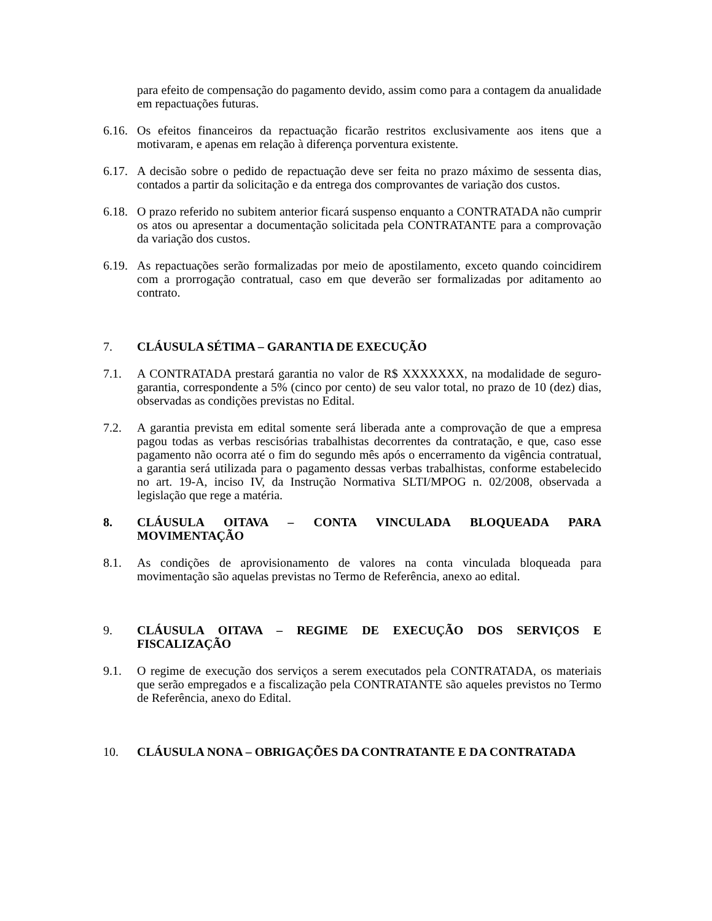para efeito de compensação do pagamento devido, assim como para a contagem da anualidade em repactuações futuras.
6.16.
Os efeitos financeiros da repactuação ficarão restritos exclusivamente aos itens que a motivaram, e apenas em relação à diferença porventura existente.
6.17.
A decisão sobre o pedido de repactuação deve ser feita no prazo máximo de sessenta dias, contados a partir da solicitação e da entrega dos comprovantes de variação dos custos.
6.18.
O prazo referido no subitem anterior ficará suspenso enquanto a CONTRATADA não cumprir os atos ou apresentar a documentação solicitada pela CONTRATANTE para a comprovação da variação dos custos.
6.19.
As repactuações serão formalizadas por meio de apostilamento, exceto quando coincidirem com a prorrogação contratual, caso em que deverão ser formalizadas por aditamento ao contrato.
7. CLÁUSULA SÉTIMA – GARANTIA DE EXECUÇÃO
7.1. A CONTRATADA prestará garantia no valor de R$ XXXXXXX, na modalidade de seguro-garantia, correspondente a 5% (cinco por cento) de seu valor total, no prazo de 10 (dez) dias, observadas as condições previstas no Edital.
7.2. A garantia prevista em edital somente será liberada ante a comprovação de que a empresa pagou todas as verbas rescisórias trabalhistas decorrentes da contratação, e que, caso esse pagamento não ocorra até o fim do segundo mês após o encerramento da vigência contratual, a garantia será utilizada para o pagamento dessas verbas trabalhistas, conforme estabelecido no art. 19-A, inciso IV, da Instrução Normativa SLTI/MPOG n. 02/2008, observada a legislação que rege a matéria.
8. CLÁUSULA OITAVA – CONTA VINCULADA BLOQUEADA PARA MOVIMENTAÇÃO
8.1. As condições de aprovisionamento de valores na conta vinculada bloqueada para movimentação são aquelas previstas no Termo de Referência, anexo ao edital.
9. CLÁUSULA OITAVA – REGIME DE EXECUÇÃO DOS SERVIÇOS E FISCALIZAÇÃO
9.1. O regime de execução dos serviços a serem executados pela CONTRATADA, os materiais que serão empregados e a fiscalização pela CONTRATANTE são aqueles previstos no Termo de Referência, anexo do Edital.
10. CLÁUSULA NONA – OBRIGAÇÕES DA CONTRATANTE E DA CONTRATADA